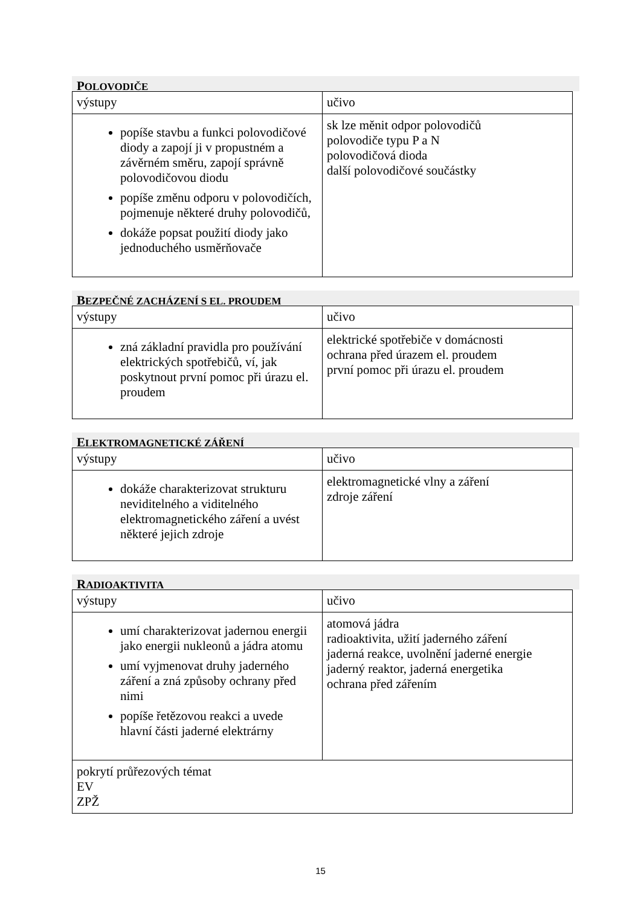POLOVODIČE
| výstupy | učivo |
| popíše stavbu a funkci polovodičové diody a zapojí ji v propustném a závěrném směru, zapojí správně polovodičovou diodu popíše změnu odporu v polovodičích, pojmenuje některé druhy polovodičů, dokáže popsat použití diody jako jednoduchého usměrňovače | sk lze měnit odpor polovodičů polovodiče typu P a N polovodičová dioda další polovodičové součástky |
BEZPEČNÉ ZACHÁZENÍ S EL. PROUDEM
| výstupy | učivo |
| zná základní pravidla pro používání elektrických spotřebičů, ví, jak poskytnout první pomoc při úrazu el. proudem | elektrické spotřebiče v domácnosti ochrana před úrazem el. proudem první pomoc při úrazu el. proudem |
ELEKTROMAGNETICKÉ ZÁŘENÍ
| výstupy | učivo |
| dokáže charakterizovat strukturu neviditelného a viditelného elektromagnetického záření a uvést některé jejich zdroje | elektromagnetické vlny a záření zdroje záření |
RADIOAKTIVITA
| výstupy | učivo |
| umí charakterizovat jadernou energii jako energii nukleonů a jádra atomu umí vyjmenovat druhy jaderného záření a zná způsoby ochrany před nimi popíše řetězovou reakci a uvede hlavní části jaderné elektrárny | atomová jádra radioaktivita, užití jaderného záření jaderná reakce, uvolnění jaderné energie jaderný reaktor, jaderná energetika ochrana před zářením |
| pokrytí průřezových témat EV ZPŽ | |
15